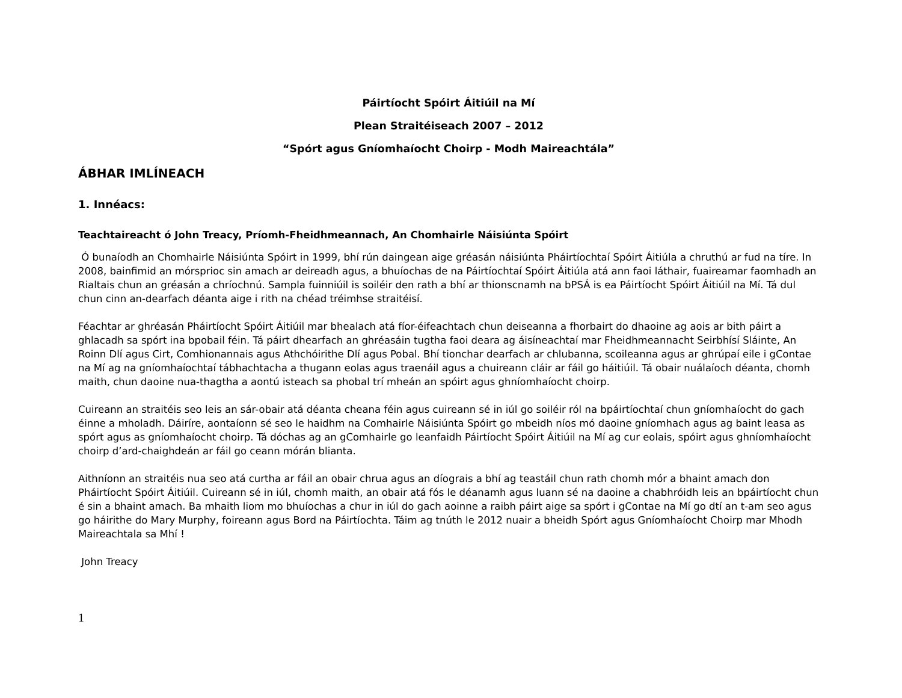Páirtíocht Spóirt Áitiúil na Mí
Plean Straitéiseach 2007 – 2012
“Spórt agus Gníomhaíocht Choirp - Modh Maireachtála”
ÁBHAR IMLÍNEACH
1. Innéacs:
Teachtaireacht ó John Treacy, Príomh-Fheidhmeannach, An Chomhairle Náisiúnta Spóirt
Ó bunaíodh an Chomhairle Náisiúnta Spóirt in 1999, bhí rún daingean aige gréasán náisiúnta Pháirtíochtaí Spóirt Áitiúla a chruthú ar fud na tíre. In 2008, bainfimid an mórsprioc sin amach ar deireadh agus, a bhuíochas de na Páirtíochtaí Spóirt Áitiúla atá ann faoi láthair, fuaireamar faomhadh an Rialtais chun an gréasán a chríochnú. Sampla fuinniúil is soiléir den rath a bhí ar thionscnamh na bPSÁ is ea Páirtíocht Spóirt Áitiúil na Mí. Tá dul chun cinn an-dearfach déanta aige i rith na chéad tréimhse straitéisí.
Féachtar ar ghréasán Pháirtíocht Spóirt Áitiúil mar bhealach atá fíor-éifeachtach chun deiseanna a fhorbairt do dhaoine ag aois ar bith páirt a ghlacadh sa spórt ina bpobail féin. Tá páirt dhearfach an ghréasáin tugtha faoi deara ag áisíneachtaí mar Fheidhmeannacht Seirbhísí Sláinte, An Roinn Dlí agus Cirt, Comhionannais agus Athchóirithe Dlí agus Pobal. Bhí tionchar dearfach ar chlubanna, scoileanna agus ar ghrúpaí eile i gContae na Mí ag na gníomhaíochtaí tábhachtacha a thugann eolas agus traenáil agus a chuireann cláir ar fáil go háitiúil. Tá obair nuálaíoch déanta, chomh maith, chun daoine nua-thagtha a aontú isteach sa phobal trí mheán an spóirt agus ghníomhaíocht choirp.
Cuireann an straitéis seo leis an sár-obair atá déanta cheana féin agus cuireann sé in iúl go soiléir ról na bpáirtíochtaí chun gníomhaíocht do gach éinne a mholadh. Dáiríre, aontaíonn sé seo le haidhm na Comhairle Náisiúnta Spóirt go mbeidh níos mó daoine gníomhach agus ag baint leasa as spórt agus as gníomhaíocht choirp. Tá dóchas ag an gComhairle go leanfaidh Páirtíocht Spóirt Áitiúil na Mí ag cur eolais, spóirt agus ghníomhaíocht choirp d’ard-chaighdeán ar fáil go ceann mórán blianta.
Aithníonn an straitéis nua seo atá curtha ar fáil an obair chrua agus an díograis a bhí ag teastáil chun rath chomh mór a bhaint amach don Pháirtíocht Spóirt Áitiúil. Cuireann sé in iúl, chomh maith, an obair atá fós le déanamh agus luann sé na daoine a chabhróidh leis an bpáirtíocht chun é sin a bhaint amach. Ba mhaith liom mo bhuíochas a chur in iúl do gach aoinne a raibh páirt aige sa spórt i gContae na Mí go dtí an t-am seo agus go háirithe do Mary Murphy, foireann agus Bord na Páirtíochta. Táim ag tnúth le 2012 nuair a bheidh Spórt agus Gníomhaíocht Choirp mar Mhodh Maireachtala sa Mhí !
John Treacy
1